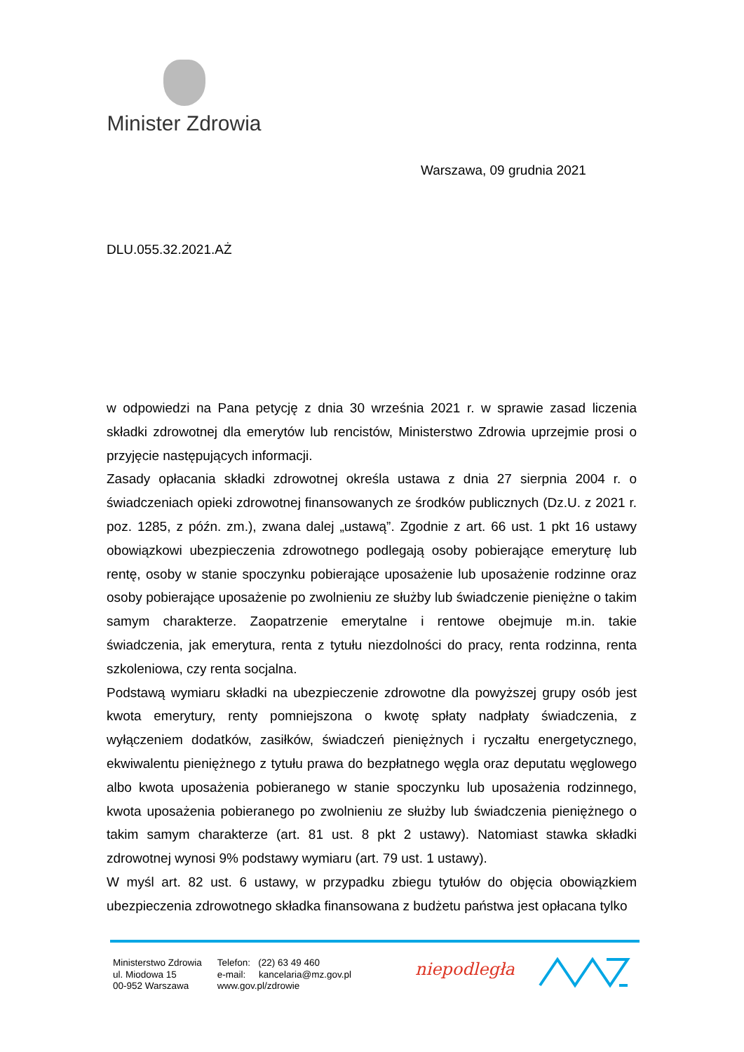Minister Zdrowia
Warszawa, 09 grudnia 2021
DLU.055.32.2021.AŻ
w odpowiedzi na Pana petycję z dnia 30 września 2021 r. w sprawie zasad liczenia składki zdrowotnej dla emerytów lub rencistów, Ministerstwo Zdrowia uprzejmie prosi o przyjęcie następujących informacji.
Zasady opłacania składki zdrowotnej określa ustawa z dnia 27 sierpnia 2004 r. o świadczeniach opieki zdrowotnej finansowanych ze środków publicznych (Dz.U. z 2021 r. poz. 1285, z późn. zm.), zwana dalej „ustawą”. Zgodnie z art. 66 ust. 1 pkt 16 ustawy obowiązkowi ubezpieczenia zdrowotnego podlegają osoby pobierające emeryturę lub rentę, osoby w stanie spoczynku pobierające uposażenie lub uposażenie rodzinne oraz osoby pobierające uposażenie po zwolnieniu ze służby lub świadczenie pieniężne o takim samym charakterze. Zaopatrzenie emerytalne i rentowe obejmuje m.in. takie świadczenia, jak emerytura, renta z tytułu niezdolności do pracy, renta rodzinna, renta szkoleniowa, czy renta socjalna.
Podstawą wymiaru składki na ubezpieczenie zdrowotne dla powyższej grupy osób jest kwota emerytury, renty pomniejszona o kwotę spłaty nadpłaty świadczenia, z wyłączeniem dodatków, zasiłków, świadczeń pieniężnych i ryczałtu energetycznego, ekwiwalentu pieniężnego z tytułu prawa do bezpłatnego węgla oraz deputatu węglowego albo kwota uposażenia pobieranego w stanie spoczynku lub uposażenia rodzinnego, kwota uposażenia pobieranego po zwolnieniu ze służby lub świadczenia pieniężnego o takim samym charakterze (art. 81 ust. 8 pkt 2 ustawy). Natomiast stawka składki zdrowotnej wynosi 9% podstawy wymiaru (art. 79 ust. 1 ustawy).
W myśl art. 82 ust. 6 ustawy, w przypadku zbiegu tytułów do objęcia obowiązkiem ubezpieczenia zdrowotnego składka finansowana z budżetu państwa jest opłacana tylko
Ministerstwo Zdrowia
ul. Miodowa 15
00-952 Warszawa
Telefon: (22) 63 49 460
e-mail: kancelaria@mz.gov.pl
www.gov.pl/zdrowie
niepodległa